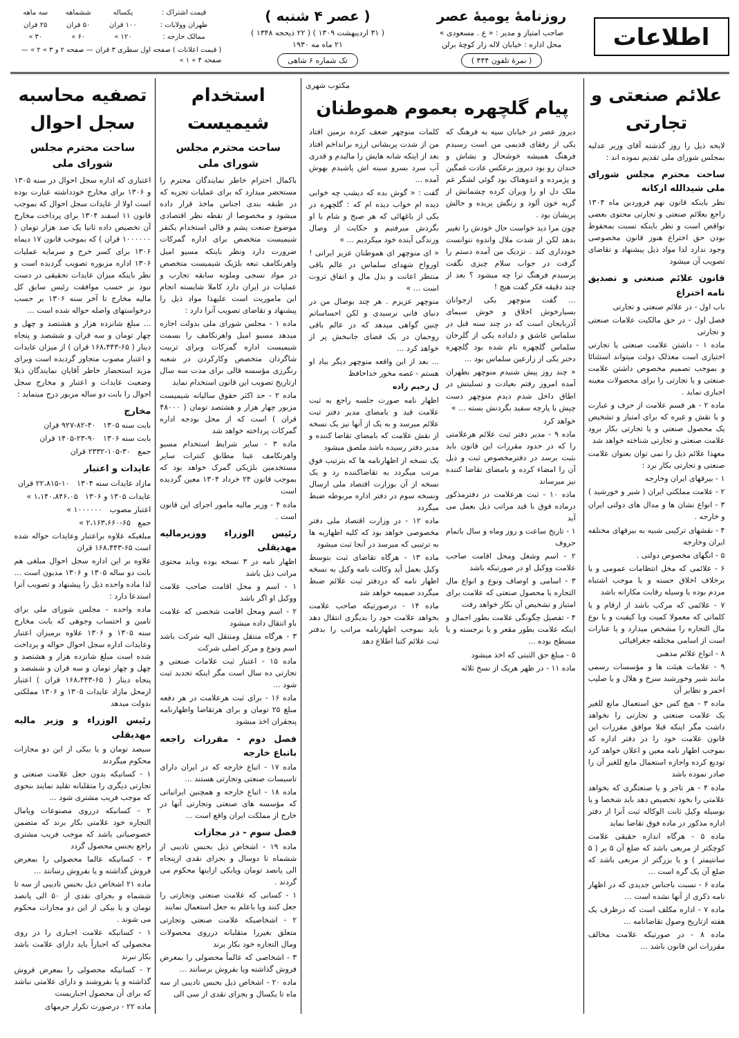اطلاعات
روزنامهٔ یومیهٔ عصر
صاحب امتیاز و مدیر : « ع . مسعودی »
محل اداره : خیابان لاله زار کوچهٔ برلن
( نمرهٔ تلفون ۴۴۴ )
( عصر ۴ شنبه )
( ۳۱ اردیبهشت ۱۳۰۹ ) ( ۲۲ ذیحجه ۱۳۴۸ )
۲۱ ماه مه ۱۹۳۰
تک شماره ۶ شاهی
| قیمت اشتراک : | یکساله | ششماهه | سه ماهه |
| طهران وولایات : | ۱۰۰ قران | ۵۰ قران | ۲۵ قران |
| ممالک خارجه : | ۱۲۰ » | ۶۰ » | ۳۰ » |
( قیمت اعلانات ) صفحه اول سطری ۳ قران — صفحه ۲ و ۳ » ۲ » — صفحه ۴ » ۱ »
علائم صنعتی و تجارتی
لایحه ذیل را روز گذشته آقای وزیر عدلیه بمجلس شورای ملی تقدیم نموده اند :
ساحت محترم مجلس شورای ملی شیدالله ارکانه
نظر باینکه قانون نهم فروردین ماه ۱۳۰۴ راجع بعلائم صنعتی و تجارتی محتوی بعضی نواقص است و نظر باینکه نسبت بمحفوظ بودن حق اختراع هنوز قانون مخصوصی وجود ندارد لذا مواد ذیل پیشنهاد و تقاضای تصویب آن میشود
قانون علائم صنعتی و تصدیق نامه اختراع
باب اول - در علائم صنعتی و تجارتی
فصل اول - در حق مالکیت علامات صنعتی و تجارتی
ماده ۱ - داشتن علامت صنعتی یا تجارتی اختیاری است معذلک دولت میتواند استثنائا و بموجب تصمیم مخصوص داشتن علامت صنعتی و یا تجارتی را برای محصولات معینه اجباری نماید .
ماده ۲ - هر قسم علامت از حرف و عبارت و یا نقش و غیره که برای امتیاز و تشخیص یک محصول صنعتی و یا تجارتی بکار برود علامت صنعتی و تجارتی شناخته خواهد شد
معهذا علائم ذیل را نمی توان بعنوان علامت صنعتی و تجارتی بکار برد :
۱ - بیرقهای ایران وخارجه
۲ - علامت مملکتی ایران ( شیر و خورشید )
۳ - انواع نشان ها و مدال های دولتی ایران و خارجه .
۴ - نقشهای ترکیبی شبیه به بیرقهای مختلفه ایران وخارجه
۵ - انگهای مخصوص دولتی .
۶ - علائمی که مخل انتظامات عمومی و یا برخلاف اخلاق حسنه و یا موجب اشتباه مردم بوده یا وسیله رقابت مکارانه باشد
۷ - علائمی که مرکب باشد از ارقام و یا کلماتی که معمولا کمیت ویا کیفیت و یا نوع مال التجاره را مشخص میدارد و یا عبارات است از اسامی مختلفه جغرافیائی
۸ - انواع علائم مذهبی
۹ - علامات هیئت ها و مؤسسات رسمی مانند شیر وخورشید سرخ و هلال و یا صلیب احمر و نظایر آن
ماده ۳ - هیچ کس حق استعمال مانع للغیر یک علامت صنعتی و تجارتی را نخواهد داشت مگر اینکه قبلا موافق مقررات این قانون علامت خود را در دفتر اداره که بموجب اظهار نامه معین و اعلان خواهد کرد توديع کرده واجازه استعمال مانع للغیر آن را صادر نموده باشد
ماده ۴ - هر تاجر و یا صنعتگری که بخواهد علامتی را بخود تخصیص دهد باید شخصا و یا بوسیله وکیل ثابت الوکاله ثبت آنرا از دفتر اداره مذکور در ماده فوق تقاضا نماید
ماده ۵ - هرگاه اندازه حقیقی علامت کوچکتر از مربعی باشد که ضلع آن ۵ بر ( ۵ سانتیمتر ) و یا بزرگتر از مربعی باشد که ضلع آن یک گره است ...
ماده ۶ - نسبت باجناس جدیدی که در اظهار نامه ذکری از آنها نشده است ...
ماده ۷ - اداره مکلف است که درظرف یک هفته ازتاریخ وصول تقاضانامه ...
ماده ۸ - در صورتیکه علامت مخالف مقررات این قانون باشد ...
مکتوب شهری
پیام گلچهره بعموم هموطنان
دیروز عصر در خیابان سپه به فرهنگ که یکی از رفقای قدیمی من است رسیدم فرهنگ همیشه خوشحال و بشاش و خندان رو بود دیروز برعکس عادت غمگین و پژمرده و اندوهناک بود گوئی لشگر غم ملک دل او را ویران کرده چشمانش از گریه خون آلود و رنگش پریده و حالش پریشان بود .
چون مرا دید خواست حال خودش را تغییر بدهد لکن از شدت ملال واندوه نتوانست خودداری کند . نزدیک من آمده دستم را گرفت در جواب سلام چیزی نگفت پرسیدم فرهنگ ترا چه میشود ؟ بعد از چند دقیقه فکر گفت هیچ !
... گفت منوچهر یکی ازجوانان بسیارخوش اخلاق و خوش سیمای آذربایجان است که در چند سنه قبل در سلماس عاشق و دلداده یکی از گلرخان سلماس گلچهره نام شده بود گلچهره دختر یکی از زارعین سلماس بود ...
« چند روز پیش شنیدم منوچهر بطهران آمده امروز رفتم بعیادت و تسلیتش در اطاق داخل شدم دیدم منوچهر دست چپش با پارچه سفید بگردنش بسته ... »
خواهد کرد
ماده ۹ - مدیر دفتر ثبت علائم هرعلامتی را که در حدود مقررات این قانون باید بثبت برسد در دفترمخصوص ثبت و ذیل آن را امضاء کرده و بامضای تقاضا کننده نیز میرساند
ماده ۱۰ - ثبت هرعلامت در دفترمذکور درماده فوق با قید مراتب ذیل بعمل می آید
۱ - تاریخ ساعت و روز وماه و سال باتمام حروف
۲ - اسم وشغل ومحل اقامت صاحب علامت ووکیل او در صورتیکه باشد
۳ - اسامی و اوصاف ونوع و انواع مال التجاره یا محصول صنعتی که علامت برای امتیاز و تشخیص آن بکار خواهد رفت
۴ - تفصیل چگونگی علامت بطور اجمال و اینکه علامت بطور مقعر و یا برجسته و یا مسطح بوده ...
۵ - مبلغ حق الثبتی که اخذ میشود
ماده ۱۱ - در ظهر هریک از نسخ ثلاثه
کلمات منوچهر ضعف کرده بزمین افتاد من از شدت پریشانی ارزه برانداخم افتاد بعد از اینکه شانه هایش را مالیدم و قدری آب سرد بسرو سینه اش پاشیدم بهوش آمده ...
گفت : « گوش بده که دیشب چه خوابی دیده ام خواب دیده ام که : گلچهره در یکی از باغهائی که هر صبح و شام با او بگردش میرفتیم و حکایت از وصال وزندگی آینده خود میکردیم ... »
« ای منوچهر ای هموطنان عزیز ایرانی ! اورواح شهدای سلماس در عالم باقی منتظر اعانت و بذل مال و اتفاق ثروت است ... »
منوچهر عزیزم . هر چند بوصال من در دنیای فانی نرسیدی و لکن احساساتم چنین گواهی میدهد که در عالم باقی روحمان در یک فضای جانبخش پر از خواهد کرد ...
... بعد از این واقعه منوچهر دیگر بیاد او هستم - غصه مخور خداحافظ
ل رحیم زاده
اظهار نامه صورت جلسه راجع به ثبت علامت قید و بامضای مدیر دفتر ثبت علائم میرسد و به یک از آنها نیز یک نسخه از نقش علامت که بامضای تقاضا کننده و مدیر دفتر رسیده باشد ملصق میشود
یک نسخه از اظهارنامه ها که بترتیب فوق مرتب میگردد به تقاضاکننده رد و یک نسخه از آن بوزارت اقتصاد ملی ارسال ونسخه سوم در دفتر اداره مربوطه ضبط میگردد
ماده ۱۲ - در وزارت اقتصاد ملی دفتر مخصوصی خواهد بود که کلیه اظهاریه ها به ترتیبی که میرسد در آنجا ثبت میشود
ماده ۱۳ - هرگاه تقاضای ثبت بتوسط وکیل بعمل آید وکالت نامه وکیل به نسخه اظهار نامه که دردفتر ثبت علائم ضبط میگردد ضمیمه خواهد شد
ماده ۱۴ - درصورتیکه صاحب علامت بخواهد علامت خود را بدیگری انتقال دهد باید بموجب اظهارنامه مراتب را بدفتر ثبت علائم کتبا اطلاع دهد
استخدام شیمیست
ساحت محترم مجلس شورای ملی
باکمال احترام خاطر نمایندگان محترم را مستحضر میدارد که برای عملیات تجزیه که در طبقه بندی اجناس ماخذ قرار داده میشود و مخصوصا از نقطه نظر اقتصادی موضوع صنعت پشم و قالی استخدام یکنفر شیمیست متخصص برای اداره گمرکات ضرورت دارد ونظر باینکه مسیو امیل واهرنکامف تبعه بلژیک شیمیست متخصص در مواد نسجی وملونه سابقه تجارب و عملیات در ایران دارد کاملا شایسته انجام این ماموریت است علیهذا مواد ذیل را پیشنهاد و تقاضای تصویب آنرا دارد :
ماده ۱ - مجلس شورای ملی بدولت اجازه میدهد مسیو امیل واهرنکامف را بسمت شیمیست اداره گمرکات وبرای تربیت شاگردان متخصص وکارکردن در شعبه رنگرزی مؤسسه قالی برای مدت سه سال ازتاریخ تصویب این قانون استخدام نماید
ماده ۲ - حد اکثر حقوق سالیانه شیمیست مزبور چهار هزار و هشتصد تومان ( ۴۸۰۰۰ قران ) است که از محل بودجه اداره گمرکات پرداخته خواهد شد
ماده ۳ - سایر شرایط استخدام مسیو واهرنکامف عینا مطابق کنترات سایر مستخدمین بلژیکی گمرک خواهد بود که بموجب قانون ۲۴ خرداد ۱۳۰۴ معین گردیده است
ماده ۴ - وزیر مالیه مامور اجرای این قانون است .
رئیس الوزراء ووزیرمالیه مهدیقلی
اظهار نامه در ۳ نسخه بوده وباید محتوی مراتب ذیل باشد
۱ - اسم و محل اقامت صاحب علامت ووکیل او اگر باشد
۲ - اسم ومحل اقامت شخصی که علامت باو انتقال داده میشود
۳ - هرگاه منتقل ومنتقل الیه شرکت باشد اسم ونوع و مرکز اصلی شرکت
ماده ۱۵ - اعتبار ثبت علامات صنعتی و تجارتی ده سال است مگر اینکه تجدید ثبت شود ...
ماده ۱۶ - برای ثبت هرعلامت در هر دفعه مبلغ ۲۵ تومان و برای هرتقاضا واظهارنامه پنجقران اخذ میشود
فصل دوم - مقررات راجعه باتباع خارجه
ماده ۱۷ - اتباع خارجه که در ایران دارای تاسیسات صنعتی وتجارتی هستند ...
ماده ۱۸ - اتباع خارجه و همچنین ایرانیانی که مؤسسه های صنعتی وتجارتی آنها در خارج از مملکت ایران واقع است ...
فصل سوم - در مجازات
ماده ۱۹ - اشخاص ذیل بحبس تادیبی از ششماه تا دوسال و بجزای نقدی ازپنجاه الی پانصد تومان ویایکی ازاینها محکوم می گردند .
۱ - کسانی که علامت صنعتی وتجارتی را جعل کنند ویا باعلم به جعل استعمال نمایند
۲ - اشخاصیکه علامت صنعتی وتجارتی متعلق بغیررا متقلبانه درروی محصولات ومال التجاره خود بکار برند
۳ - اشخاصی که عالماً محصولی را بمعرض فروش گذاشته ویا بفروش برسانند ...
ماده ۲۰ - اشخاص ذیل بحبس تادیبی از سه ماه تا یکسال و بجزای نقدی از سی الی
تصفیه محاسبه سجل احوال
ساحت محترم مجلس شورای ملی
اعتباری که اداره سجل احوال در سنه ۱۳۰۵ و ۱۳۰۶ برای مخارج خودداشته عبارت بوده است اولا از عایدات سجل احوال که بموجب قانون ۱۱ اسفند ۱۳۰۴ برای پرداخت مخارج آن تخصیص داده ثانیا یک صد هزار تومان ( ۱۰۰۰۰۰۰ قران ) که بموجب قانون ۱۷ دیماه ۱۳۰۶ برای کسر خرج و سرمایه عملیات ۱۳۰۶ اداره مزبوره تصویب گردیده است و نظر باینکه میزان عایدات تحقیقی در دست نبود بر حسب موافقت رئیس سابق کل مالیه مخارج تا آخر سنه ۱۳۰۶ بر حسب درخواستهای واصله حواله شده است ...
... مبلغ شانزده هزار و هشتصد و چهل و چهار تومان و سه قران و ششصد و پنجاه دینار ( ۶۵-۱۶۸،۴۴۳ قران ) از میزان عایدات و اعتبار مصوب متجاوز گردیده است وبرای مزید استحضار خاطر آقایان نمایندگان ذیلا وضعیت عایدات و اعتبار و مخارج سجل احوال را بابت دو ساله مزبور درج مینماید :
مخارج
بابت سنه ۱۳۰۵ ۴۰-۸۲-۹۲۷ قران
بابت سنه ۱۳۰۶ ۹۰-۲۳-۱۴۰۵ قران
جمع ۳۰-۱۰۵-۲۳۳۲ قران
عایدات و اعتبار
مازاد عایدات سنه ۱۳۰۴ ۱۰-۲۲،۸۱۵ قران
عایدات ۱۳۰۵ و ۱۳۰۶ ۱،۱۴۰،۸۴۶،۰۵ »
اعتبار مصوب ۱۰۰۰۰۰۰ »
جمع ۶۵-۲،۱۶۳،۶۶۰ »
مبلغیکه علاوه براعتبار وعایدات حواله شده است ۶۵-۱۶۸،۴۴۳ قران
علاوه بر این اداره سجل احوال مبلغی هم بابت دو ساله ۱۳۰۵ و ۱۳۰۶ مدیون است ... لذا ماده واحده ذیل را پیشنهاد و تصویب آنرا استدعا دارد :
ماده واحده - مجلس شورای ملی برای تامین و احتساب وجوهی که بابت مخارج سنه ۱۳۰۵ و ۱۳۰۶ علاوه برمیزان اعتبار وعایدات اداره سجل احوال حواله و پرداخت شده است مبلغ شانزده هزار و هشتصد و چهل و چهار تومان و سه قران و ششصد و پنجاه دینار ( ۶۵-۱۶۸،۴۴۳ قران ) اعتبار ازمحل مازاد عایدات ۱۳۰۵ و ۱۳۰۶ مملکتی بدولت میدهد
رئیس الوزراء و وزیر مالیه مهدیقلی
سیصد تومان و یا بیکی از این دو مجازات محکوم میگردند
۱ - کسانیکه بدون جعل علامت صنعتی و تجارتی دیگری را متقلبانه تقلید نمایند بنحوی که موجب فریب مشتری شود ...
۲ - کسانیکه درروی مصنوعات ویامال التجاره خود علامتی بکار برند که متضمن خصوصیاتی باشد که موجب فریب مشتری راجع بجنس محصول گردد
۳ - کسانیکه عالما محصولی را بمعرض فروش گذاشته و یا بفروش رسانند ...
ماده ۲۱ اشخاص ذیل بحبس تادیبی از سه تا ششماه و بجزای نقدی از ۵۰ الی پانصد تومان و یا بیکی از این دو مجازات محکوم می شوند .
۱ - کسانیکه علامت اجباری را در روی محصولی که اجباراً باید دارای علامت باشد بکار نبرند
۲ - کسانیکه محصولی را بمعرض فروش گذاشته و یا بفروشند و دارای علامتی نباشد که برای آن محصول اجباریست
ماده ۲۲ - درصورت تکرار جرمهای